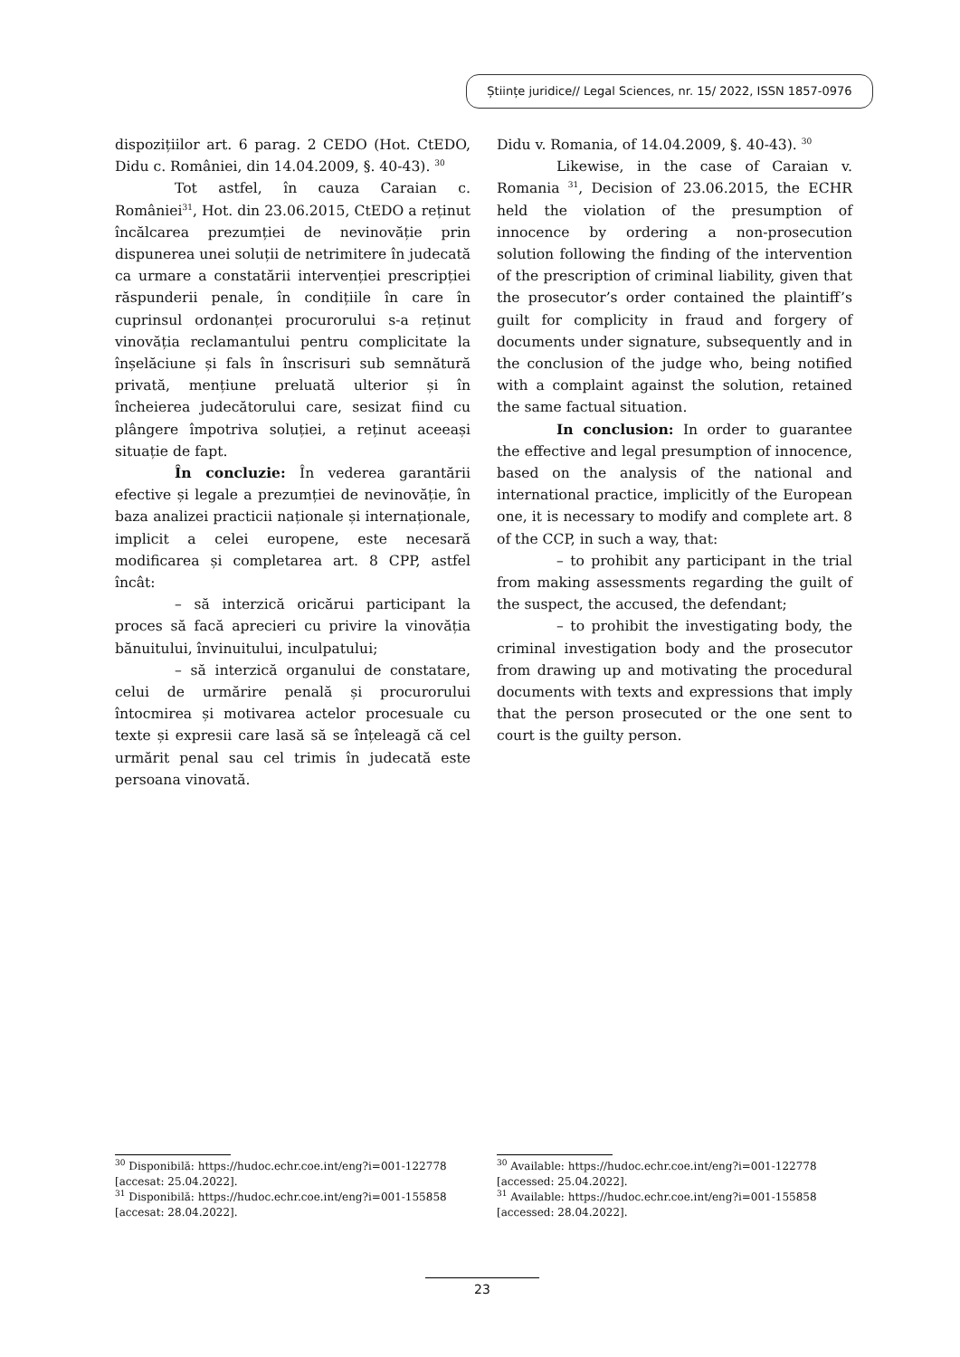Științe juridice// Legal Sciences, nr. 15/ 2022, ISSN 1857-0976
dispozițiilor art. 6 parag. 2 CEDO (Hot. CtEDO, Didu c. României, din 14.04.2009, §. 40-43). <sup>30</sup>
Tot astfel, în cauza Caraian c. României<sup>31</sup>, Hot. din 23.06.2015, CtEDO a reținut încălcarea prezumției de nevinovăție prin dispunerea unei soluții de netrimitere în judecată ca urmare a constatării intervenției prescripției răspunderii penale, în condițiile în care în cuprinsul ordonanței procurorului s-a reținut vinovăția reclamantului pentru complicitate la înșelăciune și fals în înscrisuri sub semnătură privată, mențiune preluată ulterior și în încheierea judecătorului care, sesizat fiind cu plângere împotriva soluției, a reținut aceeași situație de fapt.
În concluzie: În vederea garantării efective și legale a prezumției de nevinovăție, în baza analizei practicii naționale și internaționale, implicit a celei europene, este necesară modificarea și completarea art. 8 CPP, astfel încât:
– să interzică oricărui participant la proces să facă aprecieri cu privire la vinovăția bănuitului, învinuitului, inculpatului;
– să interzică organului de constatare, celui de urmărire penală și procurorului întocmirea și motivarea actelor procesuale cu texte și expresii care lasă să se înțeleagă că cel urmărit penal sau cel trimis în judecată este persoana vinovată.
Didu v. Romania, of 14.04.2009, §. 40-43). <sup>30</sup>
Likewise, in the case of Caraian v. Romania <sup>31</sup>, Decision of 23.06.2015, the ECHR held the violation of the presumption of innocence by ordering a non-prosecution solution following the finding of the intervention of the prescription of criminal liability, given that the prosecutor’s order contained the plaintiff’s guilt for complicity in fraud and forgery of documents under signature, subsequently and in the conclusion of the judge who, being notified with a complaint against the solution, retained the same factual situation.
In conclusion: In order to guarantee the effective and legal presumption of innocence, based on the analysis of the national and international practice, implicitly of the European one, it is necessary to modify and complete art. 8 of the CCP, in such a way, that:
– to prohibit any participant in the trial from making assessments regarding the guilt of the suspect, the accused, the defendant;
– to prohibit the investigating body, the criminal investigation body and the prosecutor from drawing up and motivating the procedural documents with texts and expressions that imply that the person prosecuted or the one sent to court is the guilty person.
<sup>30</sup> Disponibilă: https://hudoc.echr.coe.int/eng?i=001-122778 [accesat: 25.04.2022].
<sup>31</sup> Disponibilă: https://hudoc.echr.coe.int/eng?i=001-155858 [accesat: 28.04.2022].
<sup>30</sup> Available: https://hudoc.echr.coe.int/eng?i=001-122778 [accessed: 25.04.2022].
<sup>31</sup> Available: https://hudoc.echr.coe.int/eng?i=001-155858 [accessed: 28.04.2022].
23